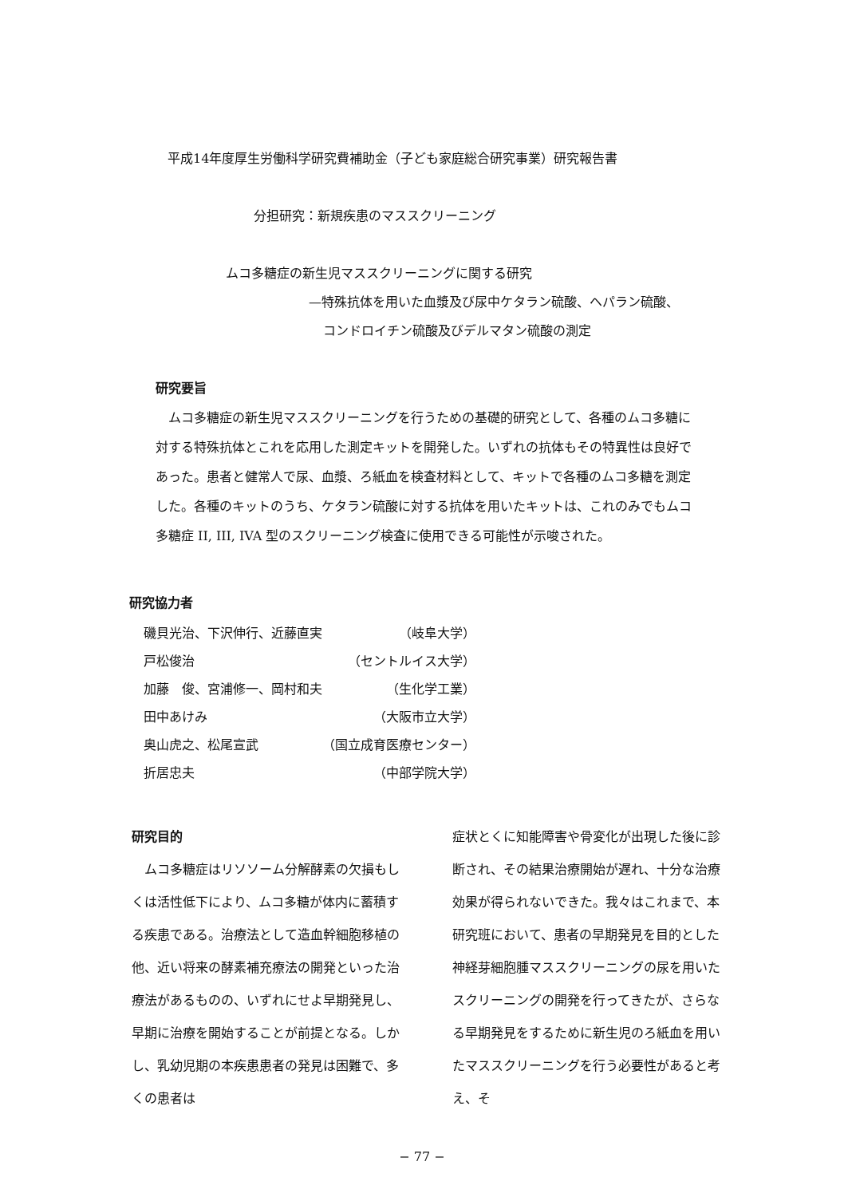平成14年度厚生労働科学研究費補助金（子ども家庭総合研究事業）研究報告書
分担研究：新規疾患のマススクリーニング
ムコ多糖症の新生児マススクリーニングに関する研究
—特殊抗体を用いた血漿及び尿中ケタラン硫酸、ヘパラン硫酸、
コンドロイチン硫酸及びデルマタン硫酸の測定
研究要旨
ムコ多糖症の新生児マススクリーニングを行うための基礎的研究として、各種のムコ多糖に対する特殊抗体とこれを応用した測定キットを開発した。いずれの抗体もその特異性は良好であった。患者と健常人で尿、血漿、ろ紙血を検査材料として、キットで各種のムコ多糖を測定した。各種のキットのうち、ケタラン硫酸に対する抗体を用いたキットは、これのみでもムコ多糖症 II, III, IVA 型のスクリーニング検査に使用できる可能性が示唆された。
研究協力者
| 磯貝光治、下沢伸行、近藤直実 | （岐阜大学） |
| 戸松俊治 | （セントルイス大学） |
| 加藤 俊、宮浦修一、岡村和夫 | （生化学工業） |
| 田中あけみ | （大阪市立大学） |
| 奥山虎之、松尾宣武 | （国立成育医療センター） |
| 折居忠夫 | （中部学院大学） |
研究目的
　ムコ多糖症はリソソーム分解酵素の欠損もしくは活性低下により、ムコ多糖が体内に蓄積する疾患である。治療法として造血幹細胞移植の他、近い将来の酵素補充療法の開発といった治療法があるものの、いずれにせよ早期発見し、早期に治療を開始することが前提となる。しかし、乳幼児期の本疾患患者の発見は困難で、多くの患者は
症状とくに知能障害や骨変化が出現した後に診断され、その結果治療開始が遅れ、十分な治療効果が得られないできた。我々はこれまで、本研究班において、患者の早期発見を目的とした神経芽細胞腫マススクリーニングの尿を用いたスクリーニングの開発を行ってきたが、さらなる早期発見をするために新生児のろ紙血を用いたマススクリーニングを行う必要性があると考え、そ
− 77 −